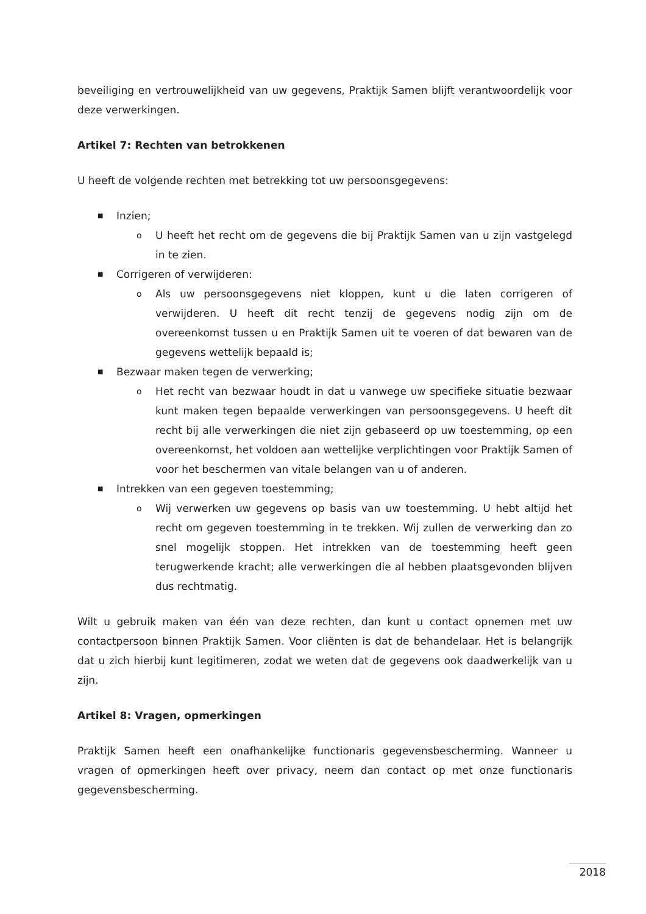beveiliging en vertrouwelijkheid van uw gegevens, Praktijk Samen blijft verantwoordelijk voor deze verwerkingen.
Artikel 7: Rechten van betrokkenen
U heeft de volgende rechten met betrekking tot uw persoonsgegevens:
■ Inzien;
o U heeft het recht om de gegevens die bij Praktijk Samen van u zijn vastgelegd in te zien.
■ Corrigeren of verwijderen:
o Als uw persoonsgegevens niet kloppen, kunt u die laten corrigeren of verwijderen. U heeft dit recht tenzij de gegevens nodig zijn om de overeenkomst tussen u en Praktijk Samen uit te voeren of dat bewaren van de gegevens wettelijk bepaald is;
■ Bezwaar maken tegen de verwerking;
o Het recht van bezwaar houdt in dat u vanwege uw specifieke situatie bezwaar kunt maken tegen bepaalde verwerkingen van persoonsgegevens. U heeft dit recht bij alle verwerkingen die niet zijn gebaseerd op uw toestemming, op een overeenkomst, het voldoen aan wettelijke verplichtingen voor Praktijk Samen of voor het beschermen van vitale belangen van u of anderen.
■ Intrekken van een gegeven toestemming;
o Wij verwerken uw gegevens op basis van uw toestemming. U hebt altijd het recht om gegeven toestemming in te trekken. Wij zullen de verwerking dan zo snel mogelijk stoppen. Het intrekken van de toestemming heeft geen terugwerkende kracht; alle verwerkingen die al hebben plaatsgevonden blijven dus rechtmatig.
Wilt u gebruik maken van één van deze rechten, dan kunt u contact opnemen met uw contactpersoon binnen Praktijk Samen. Voor cliënten is dat de behandelaar. Het is belangrijk dat u zich hierbij kunt legitimeren, zodat we weten dat de gegevens ook daadwerkelijk van u zijn.
Artikel 8: Vragen, opmerkingen
Praktijk Samen heeft een onafhankelijke functionaris gegevensbescherming. Wanneer u vragen of opmerkingen heeft over privacy, neem dan contact op met onze functionaris gegevensbescherming.
2018